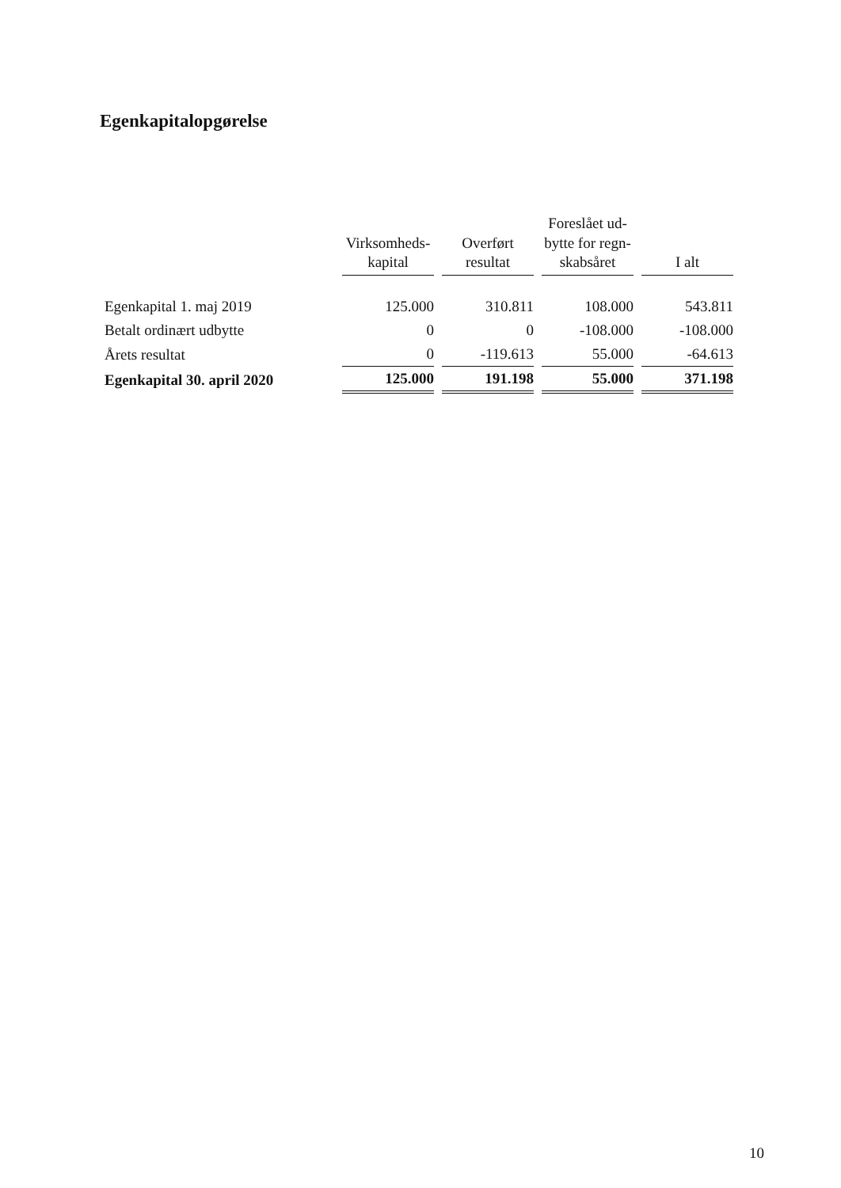Egenkapitalopgørelse
| | Virksomheds- kapital | Overført resultat | Foreslået ud- bytte for regn- skabsåret | I alt |
| --- | --- | --- | --- | --- |
| Egenkapital 1. maj 2019 | 125.000 | 310.811 | 108.000 | 543.811 |
| Betalt ordinært udbytte | 0 | 0 | -108.000 | -108.000 |
| Årets resultat | 0 | -119.613 | 55.000 | -64.613 |
| Egenkapital 30. april 2020 | 125.000 | 191.198 | 55.000 | 371.198 |
10